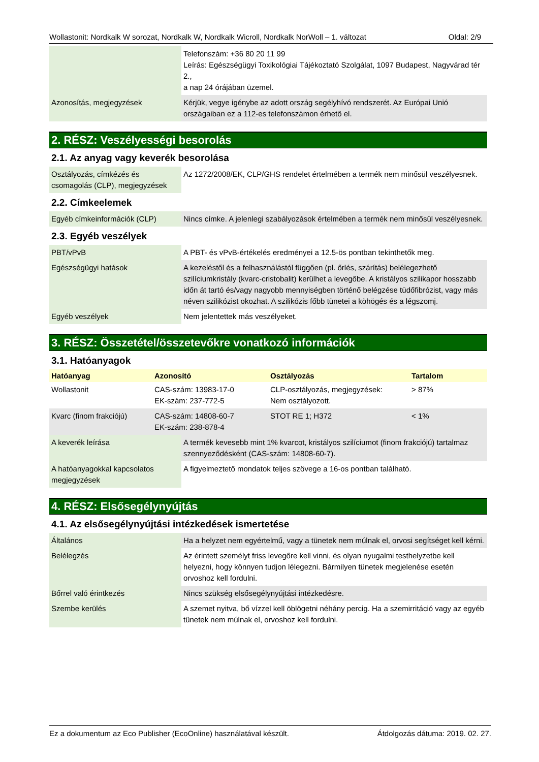Wollastonit: Nordkalk W sorozat, Nordkalk W, Nordkalk Wicroll, Nordkalk NorWoll – 1. változat Oldal: 2/9
| | Telefonszám: +36 80 20 11 99 Leírás: Egészségügyi Toxikológiai Tájékoztató Szolgálat, 1097 Budapest, Nagyvárad tér 2., a nap 24 órájában üzemel. |
| Azonosítás, megjegyzések | Kérjük, vegye igénybe az adott ország segélyhívó rendszerét. Az Európai Unió országaiban ez a 112-es telefonszámon érhető el. |
2. RÉSZ: Veszélyességi besorolás
2.1. Az anyag vagy keverék besorolása
| Osztályozás, címkézés és csomagolás (CLP), megjegyzések | Az 1272/2008/EK, CLP/GHS rendelet értelmében a termék nem minősül veszélyesnek. |
2.2. Címkeelemek
| Egyéb címkeinformációk (CLP) | Nincs címke. A jelenlegi szabályozások értelmében a termék nem minősül veszélyesnek. |
2.3. Egyéb veszélyek
| PBT/vPvB | A PBT- és vPvB-értékelés eredményei a 12.5-ös pontban tekinthetők meg. |
| Egészségügyi hatások | A kezeléstől és a felhasználástól függően (pl. őrlés, szárítás) belélegezhető szilíciumkristály (kvarc-cristobalit) kerülhet a levegőbe. A kristályos szilikapor hosszabb időn át tartó és/vagy nagyobb mennyiségben történő belégzése tüdőfibrózist, vagy más néven szilikózist okozhat. A szilikózis főbb tünetei a köhögés és a légszomj. |
| Egyéb veszélyek | Nem jelentettek más veszélyeket. |
3. RÉSZ: Összetétel/összetevőkre vonatkozó információk
3.1. Hatóanyagok
| Hatóanyag | Azonosító | Osztályozás | Tartalom |
| --- | --- | --- | --- |
| Wollastonit | CAS-szám: 13983-17-0 EK-szám: 237-772-5 | CLP-osztályozás, megjegyzések: Nem osztályozott. | > 87% |
| Kvarc (finom frakciójú) | CAS-szám: 14808-60-7 EK-szám: 238-878-4 | STOT RE 1; H372 | < 1% |
| A keverék leírása | A termék kevesebb mint 1% kvarcot, kristályos szilíciumot (finom frakciójú) tartalmaz szennyeződésként (CAS-szám: 14808-60-7). |
| A hatóanyagokkal kapcsolatos megjegyzések | A figyelmeztető mondatok teljes szövege a 16-os pontban található. |
4. RÉSZ: Elsősegélynyújtás
4.1. Az elsősegélynyújtási intézkedések ismertetése
| Általános | Ha a helyzet nem egyértelmű, vagy a tünetek nem múlnak el, orvosi segítséget kell kérni. |
| Belélegzés | Az érintett személyt friss levegőre kell vinni, és olyan nyugalmi testhelyzetbe kell helyezni, hogy könnyen tudjon lélegezni. Bármilyen tünetek megjelenése esetén orvoshoz kell fordulni. |
| Bőrrel való érintkezés | Nincs szükség elsősegélynyújtási intézkedésre. |
| Szembe kerülés | A szemet nyitva, bő vízzel kell öblögetni néhány percig. Ha a szemirritáció vagy az egyéb tünetek nem múlnak el, orvoshoz kell fordulni. |
Ez a dokumentum az Eco Publisher (EcoOnline) használatával készült. Átdolgozás dátuma: 2019. 02. 27.